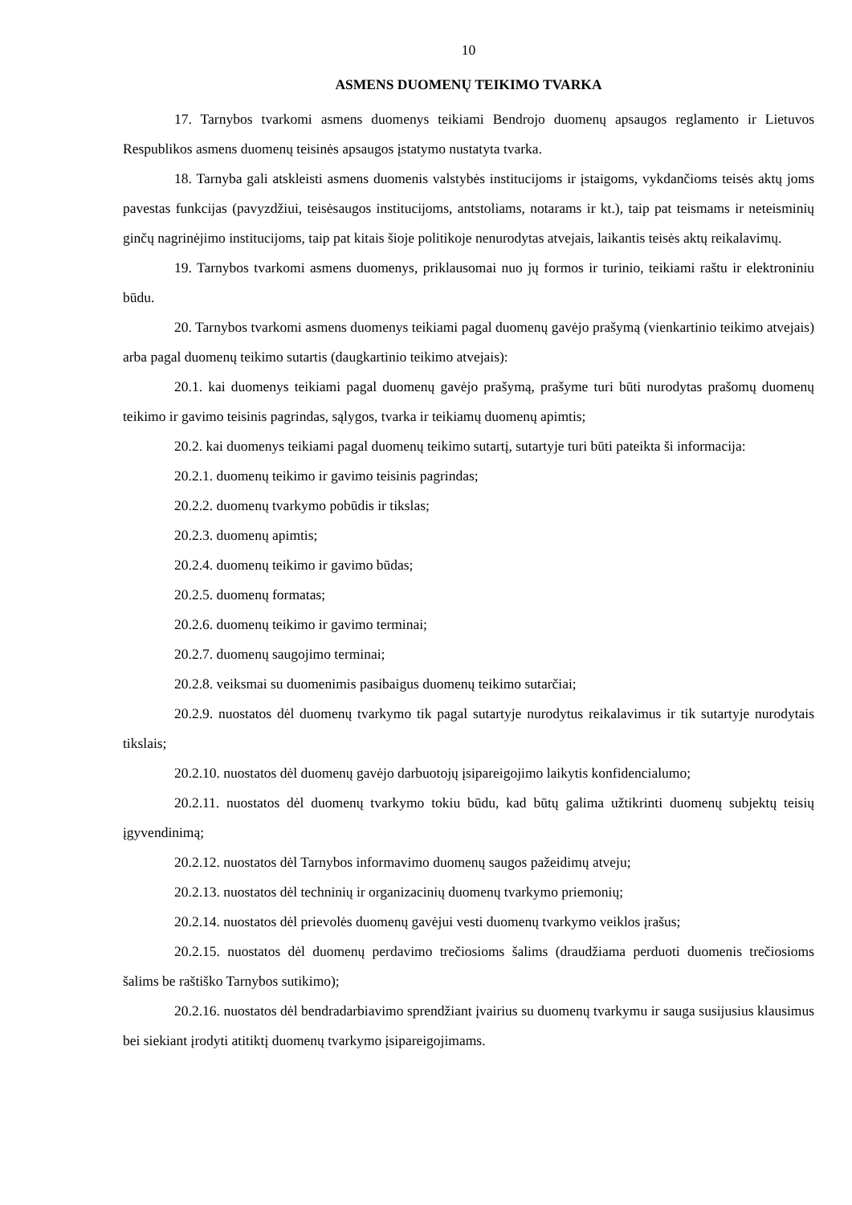10
ASMENS DUOMENŲ TEIKIMO TVARKA
17. Tarnybos tvarkomi asmens duomenys teikiami Bendrojo duomenų apsaugos reglamento ir Lietuvos Respublikos asmens duomenų teisinės apsaugos įstatymo nustatyta tvarka.
18. Tarnyba gali atskleisti asmens duomenis valstybės institucijoms ir įstaigoms, vykdančioms teisės aktų joms pavestas funkcijas (pavyzdžiui, teisėsaugos institucijoms, antstoliams, notarams ir kt.), taip pat teismams ir neteisminių ginčų nagrinėjimo institucijoms, taip pat kitais šioje politikoje nenurodytas atvejais, laikantis teisės aktų reikalavimų.
19. Tarnybos tvarkomi asmens duomenys, priklausomai nuo jų formos ir turinio, teikiami raštu ir elektroniniu būdu.
20. Tarnybos tvarkomi asmens duomenys teikiami pagal duomenų gavėjo prašymą (vienkartinio teikimo atvejais) arba pagal duomenų teikimo sutartis (daugkartinio teikimo atvejais):
20.1. kai duomenys teikiami pagal duomenų gavėjo prašymą, prašyme turi būti nurodytas prašomų duomenų teikimo ir gavimo teisinis pagrindas, sąlygos, tvarka ir teikiamų duomenų apimtis;
20.2. kai duomenys teikiami pagal duomenų teikimo sutartį, sutartyje turi būti pateikta ši informacija:
20.2.1. duomenų teikimo ir gavimo teisinis pagrindas;
20.2.2. duomenų tvarkymo pobūdis ir tikslas;
20.2.3. duomenų apimtis;
20.2.4. duomenų teikimo ir gavimo būdas;
20.2.5. duomenų formatas;
20.2.6. duomenų teikimo ir gavimo terminai;
20.2.7. duomenų saugojimo terminai;
20.2.8. veiksmai su duomenimis pasibaigus duomenų teikimo sutarčiai;
20.2.9. nuostatos dėl duomenų tvarkymo tik pagal sutartyje nurodytus reikalavimus ir tik sutartyje nurodytais tikslais;
20.2.10. nuostatos dėl duomenų gavėjo darbuotojų įsipareigojimo laikytis konfidencialumo;
20.2.11. nuostatos dėl duomenų tvarkymo tokiu būdu, kad būtų galima užtikrinti duomenų subjektų teisių įgyvendinimą;
20.2.12. nuostatos dėl Tarnybos informavimo duomenų saugos pažeidimų atveju;
20.2.13. nuostatos dėl techninių ir organizacinių duomenų tvarkymo priemonių;
20.2.14. nuostatos dėl prievolės duomenų gavėjui vesti duomenų tvarkymo veiklos įrašus;
20.2.15. nuostatos dėl duomenų perdavimo trečiosioms šalims (draudžiama perduoti duomenis trečiosioms šalims be raštiško Tarnybos sutikimo);
20.2.16. nuostatos dėl bendradarbiavimo sprendžiant įvairius su duomenų tvarkymu ir sauga susijusius klausimus bei siekiant įrodyti atitiktį duomenų tvarkymo įsipareigojimams.